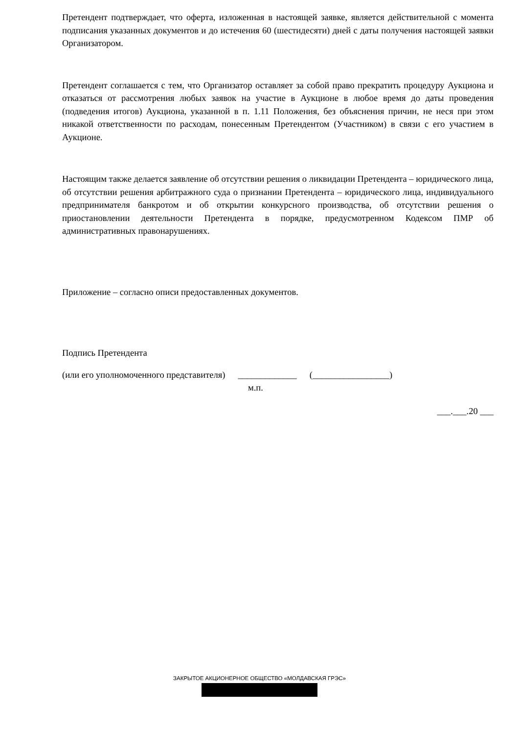Претендент подтверждает, что оферта, изложенная в настоящей заявке, является действительной с момента подписания указанных документов и до истечения 60 (шестидесяти) дней с даты получения настоящей заявки Организатором.
Претендент соглашается с тем, что Организатор оставляет за собой право прекратить процедуру Аукциона и отказаться от рассмотрения любых заявок на участие в Аукционе в любое время до даты проведения (подведения итогов) Аукциона, указанной в п. 1.11 Положения, без объяснения причин, не неся при этом никакой ответственности по расходам, понесенным Претендентом (Участником) в связи с его участием в Аукционе.
Настоящим также делается заявление об отсутствии решения о ликвидации Претендента – юридического лица, об отсутствии решения арбитражного суда о признании Претендента – юридического лица, индивидуального предпринимателя банкротом и об открытии конкурсного производства, об отсутствии решения о приостановлении деятельности Претендента в порядке, предусмотренном Кодексом ПМР об административных правонарушениях.
Приложение – согласно описи предоставленных документов.
Подпись Претендента
(или его уполномоченного представителя) _____________ (_________________)
м.п.
___.___.20 ___
ЗАКРЫТОЕ АКЦИОНЕРНОЕ ОБЩЕСТВО «МОЛДАВСКАЯ ГРЭС»